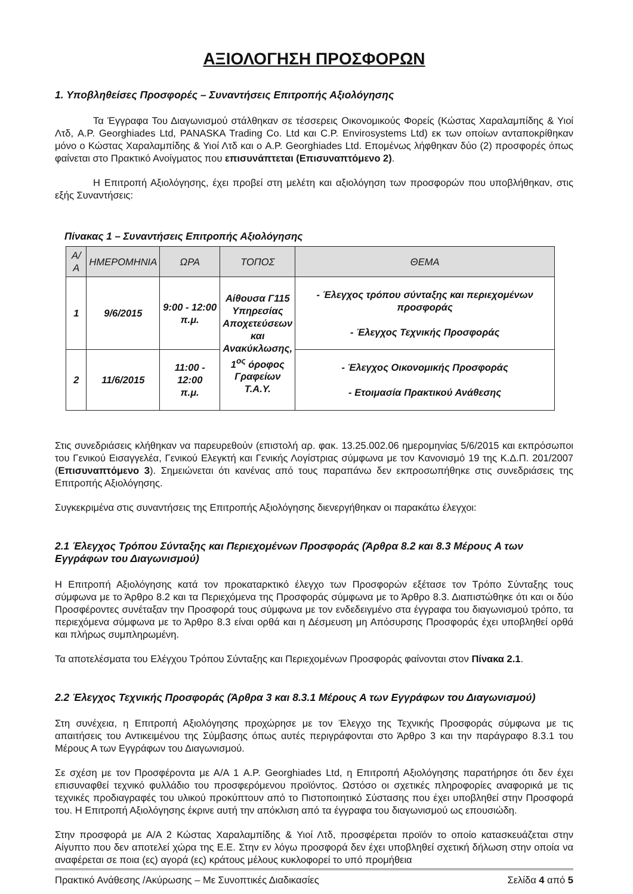ΑΞΙΟΛΟΓΗΣΗ ΠΡΟΣΦΟΡΩΝ
1. Υποβληθείσες Προσφορές – Συναντήσεις Επιτροπής Αξιολόγησης
Τα Έγγραφα Του Διαγωνισμού στάλθηκαν σε τέσσερεις Οικονομικούς Φορείς (Κώστας Χαραλαμπίδης & Υιοί Λτδ, A.P. Georghiades Ltd, PANASKA Trading Co. Ltd και C.P. Envirosystems Ltd) εκ των οποίων ανταποκρίθηκαν μόνο ο Κώστας Χαραλαμπίδης & Υιοί Λτδ και ο A.P. Georghiades Ltd. Επομένως λήφθηκαν δύο (2) προσφορές όπως φαίνεται στο Πρακτικό Ανοίγματος που επισυνάπτεται (Επισυναπτόμενο 2).
Η Επιτροπή Αξιολόγησης, έχει προβεί στη μελέτη και αξιολόγηση των προσφορών που υποβλήθηκαν, στις εξής Συναντήσεις:
Πίνακας 1 – Συναντήσεις Επιτροπής Αξιολόγησης
| Α/Α | ΗΜΕΡΟΜΗΝΙΑ | ΩΡΑ | ΤΟΠΟΣ | ΘΕΜΑ |
| --- | --- | --- | --- | --- |
| 1 | 9/6/2015 | 9:00 - 12:00 π.μ. | Αίθουσα Γ115 Υπηρεσίας Αποχετεύσεων και Ανακύκλωσης, 1<sup>ος</sup> όροφος Γραφείων Τ.Α.Υ. | - Έλεγχος τρόπου σύνταξης και περιεχομένων προσφοράς - Έλεγχος Τεχνικής Προσφοράς |
| 2 | 11/6/2015 | 11:00 - 12:00 π.μ. | | - Έλεγχος Οικονομικής Προσφοράς - Ετοιμασία Πρακτικού Ανάθεσης |
Στις συνεδριάσεις κλήθηκαν να παρευρεθούν (επιστολή αρ. φακ. 13.25.002.06 ημερομηνίας 5/6/2015 και εκπρόσωποι του Γενικού Εισαγγελέα, Γενικού Ελεγκτή και Γενικής Λογίστριας σύμφωνα με τον Κανονισμό 19 της Κ.Δ.Π. 201/2007 (Επισυναπτόμενο 3). Σημειώνεται ότι κανένας από τους παραπάνω δεν εκπροσωπήθηκε στις συνεδριάσεις της Επιτροπής Αξιολόγησης.
Συγκεκριμένα στις συναντήσεις της Επιτροπής Αξιολόγησης διενεργήθηκαν οι παρακάτω έλεγχοι:
2.1 Έλεγχος Τρόπου Σύνταξης και Περιεχομένων Προσφοράς (Άρθρα 8.2 και 8.3 Μέρους Α των Εγγράφων του Διαγωνισμού)
Η Επιτροπή Αξιολόγησης κατά τον προκαταρκτικό έλεγχο των Προσφορών εξέτασε τον Τρόπο Σύνταξης τους σύμφωνα με το Άρθρο 8.2 και τα Περιεχόμενα της Προσφοράς σύμφωνα με το Άρθρο 8.3. Διαπιστώθηκε ότι και οι δύο Προσφέροντες συνέταξαν την Προσφορά τους σύμφωνα με τον ενδεδειγμένο στα έγγραφα του διαγωνισμού τρόπο, τα περιεχόμενα σύμφωνα με το Άρθρο 8.3 είναι ορθά και η Δέσμευση μη Απόσυρσης Προσφοράς έχει υποβληθεί ορθά και πλήρως συμπληρωμένη.
Τα αποτελέσματα του Ελέγχου Τρόπου Σύνταξης και Περιεχομένων Προσφοράς φαίνονται στον Πίνακα 2.1.
2.2 Έλεγχος Τεχνικής Προσφοράς (Άρθρα 3 και 8.3.1 Μέρους Α των Εγγράφων του Διαγωνισμού)
Στη συνέχεια, η Επιτροπή Αξιολόγησης προχώρησε με τον Έλεγχο της Τεχνικής Προσφοράς σύμφωνα με τις απαιτήσεις του Αντικειμένου της Σύμβασης όπως αυτές περιγράφονται στο Άρθρο 3 και την παράγραφο 8.3.1 του Μέρους Α των Εγγράφων του Διαγωνισμού.
Σε σχέση με τον Προσφέροντα με Α/Α 1 A.P. Georghiades Ltd, η Επιτροπή Αξιολόγησης παρατήρησε ότι δεν έχει επισυναφθεί τεχνικό φυλλάδιο του προσφερόμενου προϊόντος. Ωστόσο οι σχετικές πληροφορίες αναφορικά με τις τεχνικές προδιαγραφές του υλικού προκύπτουν από το Πιστοποιητικό Σύστασης που έχει υποβληθεί στην Προσφορά του. Η Επιτροπή Αξιολόγησης έκρινε αυτή την απόκλιση από τα έγγραφα του διαγωνισμού ως επουσιώδη.
Στην προσφορά με Α/Α 2 Κώστας Χαραλαμπίδης & Υιοί Λτδ, προσφέρεται προϊόν το οποίο κατασκευάζεται στην Αίγυπτο που δεν αποτελεί χώρα της Ε.Ε. Στην εν λόγω προσφορά δεν έχει υποβληθεί σχετική δήλωση στην οποία να αναφέρεται σε ποια (ες) αγορά (ες) κράτους μέλους κυκλοφορεί το υπό προμήθεια
Πρακτικό Ανάθεσης /Ακύρωσης – Με Συνοπτικές Διαδικασίες Σελίδα 4 από 5